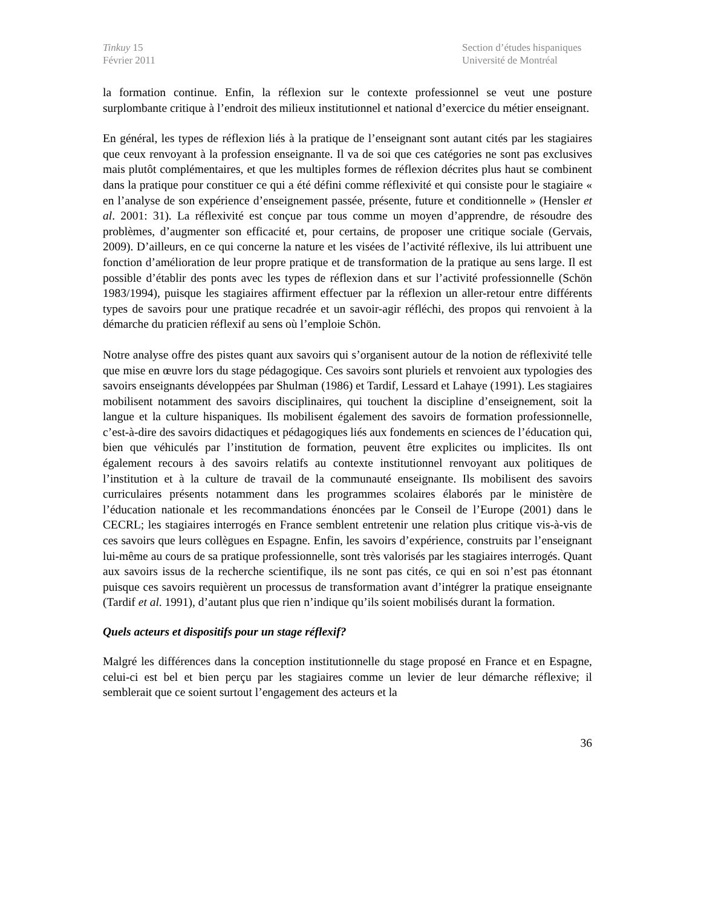Tinkuy 15
Février 2011
Section d’études hispaniques
Université de Montréal
la formation continue. Enfin, la réflexion sur le contexte professionnel se veut une posture surplombante critique à l’endroit des milieux institutionnel et national d’exercice du métier enseignant.
En général, les types de réflexion liés à la pratique de l’enseignant sont autant cités par les stagiaires que ceux renvoyant à la profession enseignante. Il va de soi que ces catégories ne sont pas exclusives mais plutôt complémentaires, et que les multiples formes de réflexion décrites plus haut se combinent dans la pratique pour constituer ce qui a été défini comme réflexivité et qui consiste pour le stagiaire « en l’analyse de son expérience d’enseignement passée, présente, future et conditionnelle » (Hensler et al. 2001: 31). La réflexivité est conçue par tous comme un moyen d’apprendre, de résoudre des problèmes, d’augmenter son efficacité et, pour certains, de proposer une critique sociale (Gervais, 2009). D’ailleurs, en ce qui concerne la nature et les visées de l’activité réflexive, ils lui attribuent une fonction d’amélioration de leur propre pratique et de transformation de la pratique au sens large. Il est possible d’établir des ponts avec les types de réflexion dans et sur l’activité professionnelle (Schön 1983/1994), puisque les stagiaires affirment effectuer par la réflexion un aller-retour entre différents types de savoirs pour une pratique recadrée et un savoir-agir réfléchi, des propos qui renvoient à la démarche du praticien réflexif au sens où l’emploie Schön.
Notre analyse offre des pistes quant aux savoirs qui s’organisent autour de la notion de réflexivité telle que mise en œuvre lors du stage pédagogique. Ces savoirs sont pluriels et renvoient aux typologies des savoirs enseignants développées par Shulman (1986) et Tardif, Lessard et Lahaye (1991). Les stagiaires mobilisent notamment des savoirs disciplinaires, qui touchent la discipline d’enseignement, soit la langue et la culture hispaniques. Ils mobilisent également des savoirs de formation professionnelle, c’est-à-dire des savoirs didactiques et pédagogiques liés aux fondements en sciences de l’éducation qui, bien que véhiculés par l’institution de formation, peuvent être explicites ou implicites. Ils ont également recours à des savoirs relatifs au contexte institutionnel renvoyant aux politiques de l’institution et à la culture de travail de la communauté enseignante. Ils mobilisent des savoirs curriculaires présents notamment dans les programmes scolaires élaborés par le ministère de l’éducation nationale et les recommandations énoncées par le Conseil de l’Europe (2001) dans le CECRL; les stagiaires interrogés en France semblent entretenir une relation plus critique vis-à-vis de ces savoirs que leurs collègues en Espagne. Enfin, les savoirs d’expérience, construits par l’enseignant lui-même au cours de sa pratique professionnelle, sont très valorisés par les stagiaires interrogés. Quant aux savoirs issus de la recherche scientifique, ils ne sont pas cités, ce qui en soi n’est pas étonnant puisque ces savoirs requièrent un processus de transformation avant d’intégrer la pratique enseignante (Tardif et al. 1991), d’autant plus que rien n’indique qu’ils soient mobilisés durant la formation.
Quels acteurs et dispositifs pour un stage réflexif?
Malgré les différences dans la conception institutionnelle du stage proposé en France et en Espagne, celui-ci est bel et bien perçu par les stagiaires comme un levier de leur démarche réflexive; il semblerait que ce soient surtout l’engagement des acteurs et la
36